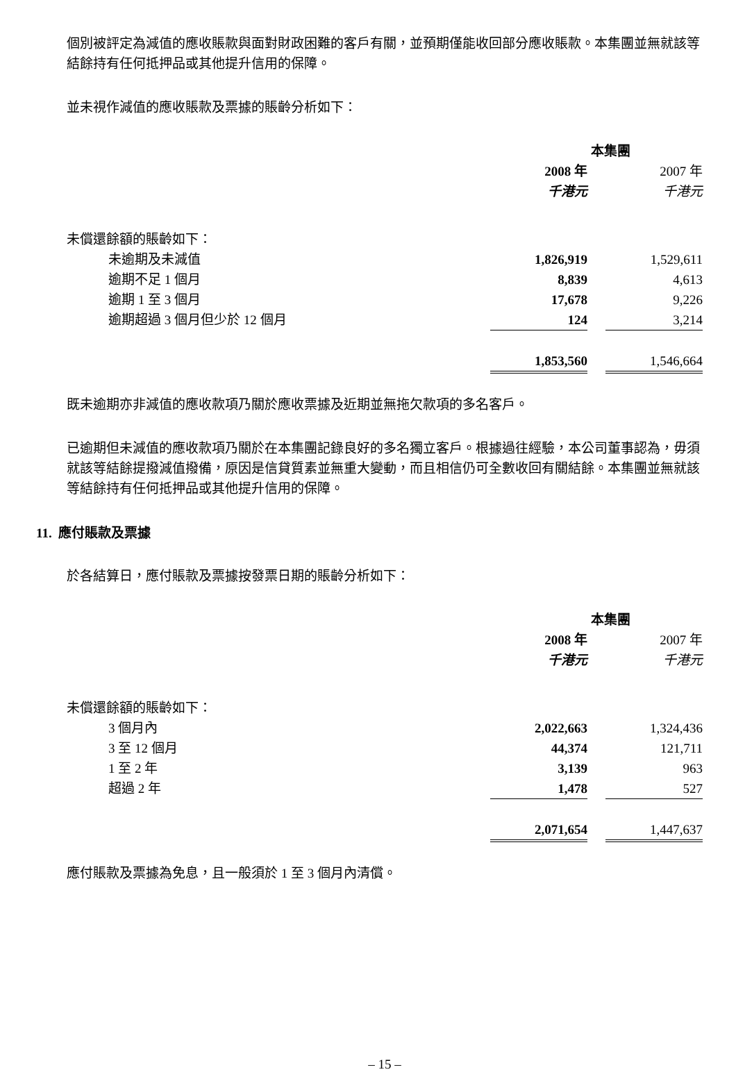個別被評定為減值的應收賬款與面對財政困難的客戶有關，並預期僅能收回部分應收賬款。本集團並無就該等結餘持有任何抵押品或其他提升信用的保障。
並未視作減值的應收賬款及票據的賬齡分析如下：
| | 本集團 | | |
| | 2008 年 | | 2007 年 |
| | 千港元 | | 千港元 |
| 未償還餘額的賬齡如下： | | | |
| 未逾期及未減值 | 1,826,919 | | 1,529,611 |
| 逾期不足 1 個月 | 8,839 | | 4,613 |
| 逾期 1 至 3 個月 | 17,678 | | 9,226 |
| 逾期超過 3 個月但少於 12 個月 | 124 | | 3,214 |
| | 1,853,560 | | 1,546,664 |
既未逾期亦非減值的應收款項乃關於應收票據及近期並無拖欠款項的多名客戶。
已逾期但未減值的應收款項乃關於在本集團記錄良好的多名獨立客戶。根據過往經驗，本公司董事認為，毋須就該等結餘提撥減值撥備，原因是信貸質素並無重大變動，而且相信仍可全數收回有關結餘。本集團並無就該等結餘持有任何抵押品或其他提升信用的保障。
11. 應付賬款及票據
於各結算日，應付賬款及票據按發票日期的賬齡分析如下：
| | 本集團 | | |
| | 2008 年 | | 2007 年 |
| | 千港元 | | 千港元 |
| 未償還餘額的賬齡如下： | | | |
| 3 個月內 | 2,022,663 | | 1,324,436 |
| 3 至 12 個月 | 44,374 | | 121,711 |
| 1 至 2 年 | 3,139 | | 963 |
| 超過 2 年 | 1,478 | | 527 |
| | 2,071,654 | | 1,447,637 |
應付賬款及票據為免息，且一般須於 1 至 3 個月內清償。
– 15 –